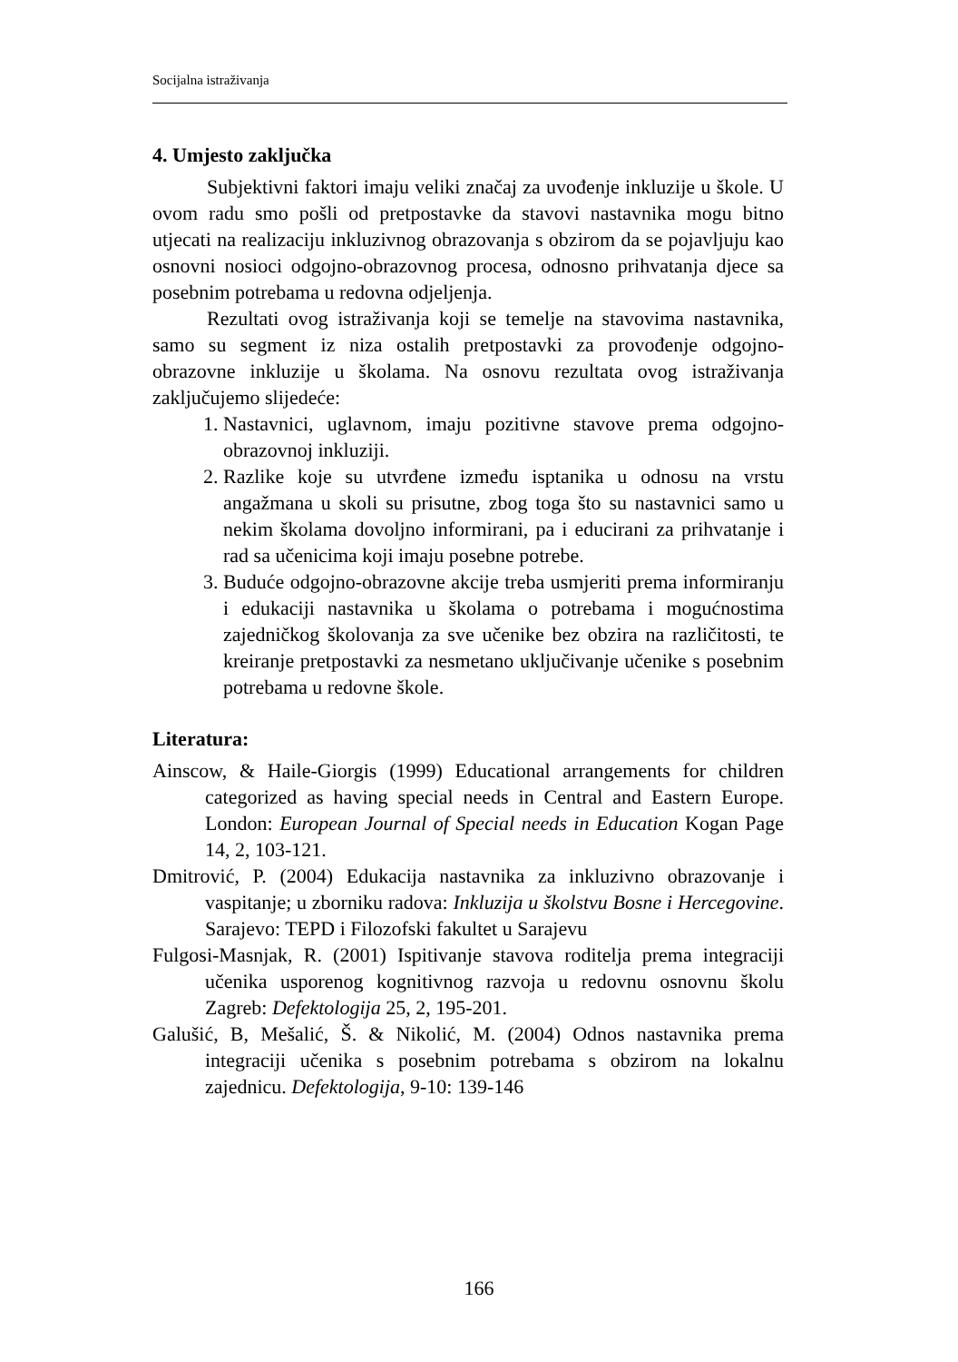Socijalna istraživanja
4. Umjesto zaključka
Subjektivni faktori imaju veliki značaj za uvođenje inkluzije u škole. U ovom radu smo pošli od pretpostavke da stavovi nastavnika mogu bitno utjecati na realizaciju inkluzivnog obrazovanja s obzirom da se pojavljuju kao osnovni nosioci odgojno-obrazovnog procesa, odnosno prihvatanja djece sa posebnim potrebama u redovna odjeljenja.
Rezultati ovog istraživanja koji se temelje na stavovima nastavnika, samo su segment iz niza ostalih pretpostavki za provođenje odgojno-obrazovne inkluzije u školama. Na osnovu rezultata ovog istraživanja zaključujemo slijedeće:
1. Nastavnici, uglavnom, imaju pozitivne stavove prema odgojno-obrazovnoj inkluziji.
2. Razlike koje su utvrđene između isptanika u odnosu na vrstu angažmana u skoli su prisutne, zbog toga što su nastavnici samo u nekim školama dovoljno informirani, pa i educirani za prihvatanje i rad sa učenicima koji imaju posebne potrebe.
3. Buduće odgojno-obrazovne akcije treba usmjeriti prema informiranju i edukaciji nastavnika u školama o potrebama i mogućnostima zajedničkog školovanja za sve učenike bez obzira na različitosti, te kreiranje pretpostavki za nesmetano uključivanje učenike s posebnim potrebama u redovne škole.
Literatura:
Ainscow, & Haile-Giorgis (1999) Educational arrangements for children categorized as having special needs in Central and Eastern Europe. London: European Journal of Special needs in Education Kogan Page 14, 2, 103-121.
Dmitrović, P. (2004) Edukacija nastavnika za inkluzivno obrazovanje i vaspitanje; u zborniku radova: Inkluzija u školstvu Bosne i Hercegovine. Sarajevo: TEPD i Filozofski fakultet u Sarajevu
Fulgosi-Masnjak, R. (2001) Ispitivanje stavova roditelja prema integraciji učenika usporenog kognitivnog razvoja u redovnu osnovnu školu Zagreb: Defektologija 25, 2, 195-201.
Galušić, B, Mešalić, Š. & Nikolić, M. (2004) Odnos nastavnika prema integraciji učenika s posebnim potrebama s obzirom na lokalnu zajednicu. Defektologija, 9-10: 139-146
166